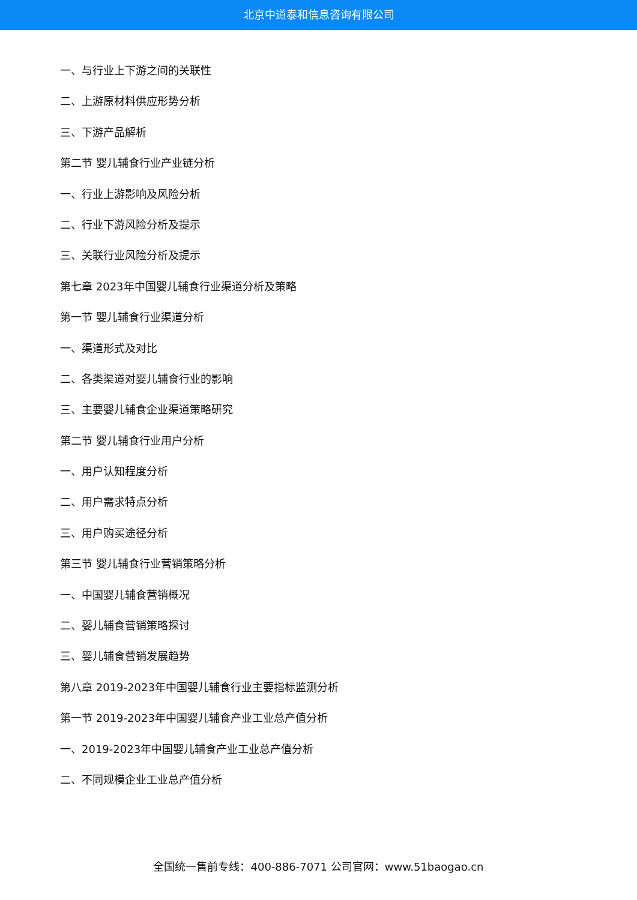北京中道泰和信息咨询有限公司
一、与行业上下游之间的关联性
二、上游原材料供应形势分析
三、下游产品解析
第二节 婴儿辅食行业产业链分析
一、行业上游影响及风险分析
二、行业下游风险分析及提示
三、关联行业风险分析及提示
第七章 2023年中国婴儿辅食行业渠道分析及策略
第一节 婴儿辅食行业渠道分析
一、渠道形式及对比
二、各类渠道对婴儿辅食行业的影响
三、主要婴儿辅食企业渠道策略研究
第二节 婴儿辅食行业用户分析
一、用户认知程度分析
二、用户需求特点分析
三、用户购买途径分析
第三节 婴儿辅食行业营销策略分析
一、中国婴儿辅食营销概况
二、婴儿辅食营销策略探讨
三、婴儿辅食营销发展趋势
第八章 2019-2023年中国婴儿辅食行业主要指标监测分析
第一节 2019-2023年中国婴儿辅食产业工业总产值分析
一、2019-2023年中国婴儿辅食产业工业总产值分析
二、不同规模企业工业总产值分析
全国统一售前专线：400-886-7071 公司官网：www.51baogao.cn